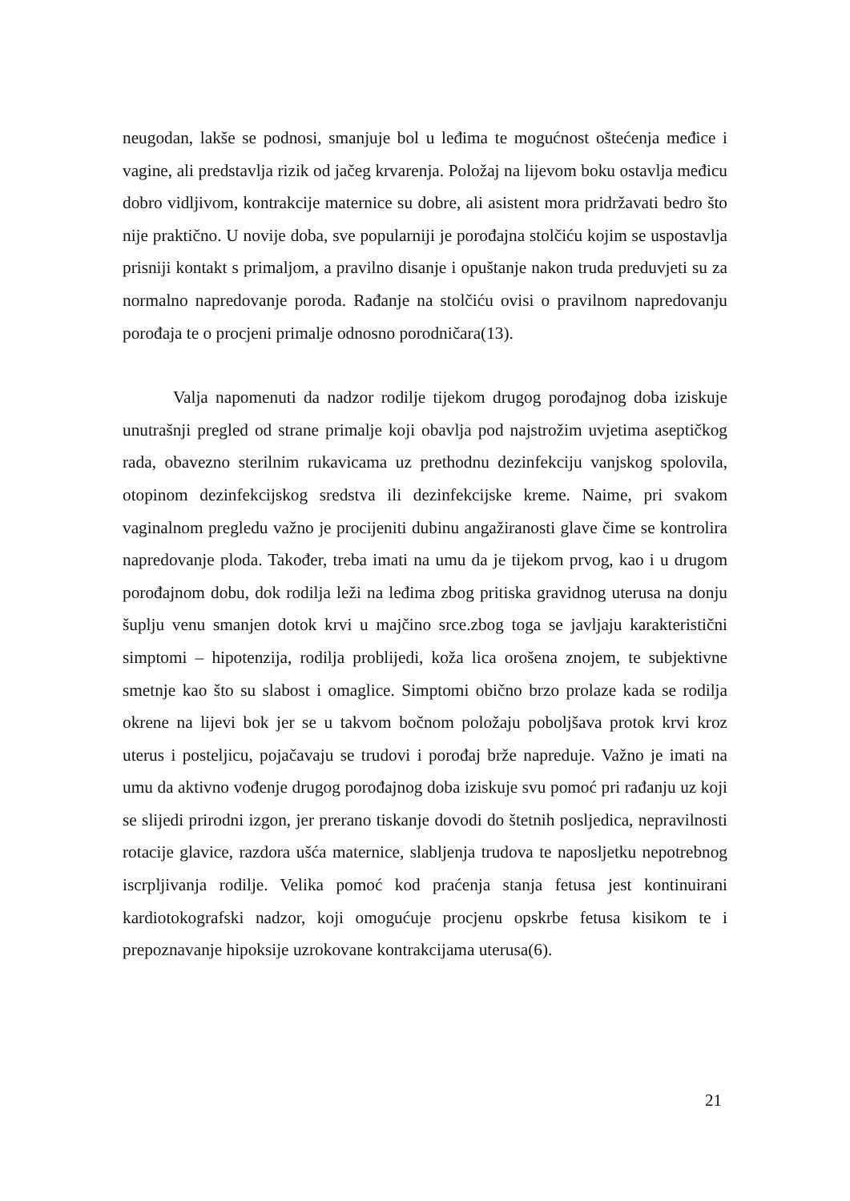neugodan, lakše se podnosi, smanjuje bol u leđima te mogućnost oštećenja međice i vagine, ali predstavlja rizik od jačeg krvarenja. Položaj na lijevom boku ostavlja međicu dobro vidljivom, kontrakcije maternice su dobre, ali asistent mora pridržavati bedro što nije praktično. U novije doba, sve popularniji je porođajna stolčiću kojim se uspostavlja prisniji kontakt s primaljom, a pravilno disanje i opuštanje nakon truda preduvjeti su za normalno napredovanje poroda. Rađanje na stolčiću ovisi o pravilnom napredovanju porođaja te o procjeni primalje odnosno porodničara(13).
Valja napomenuti da nadzor rodilje tijekom drugog porođajnog doba iziskuje unutrašnji pregled od strane primalje koji obavlja pod najstrožim uvjetima aseptičkog rada, obavezno sterilnim rukavicama uz prethodnu dezinfekciju vanjskog spolovila, otopinom dezinfekcijskog sredstva ili dezinfekcijske kreme. Naime, pri svakom vaginalnom pregledu važno je procijeniti dubinu angažiranosti glave čime se kontrolira napredovanje ploda. Također, treba imati na umu da je tijekom prvog, kao i u drugom porođajnom dobu, dok rodilja leži na leđima zbog pritiska gravidnog uterusa na donju šuplju venu smanjen dotok krvi u majčino srce.zbog toga se javljaju karakteristični simptomi – hipotenzija, rodilja problijedi, koža lica orošena znojem, te subjektivne smetnje kao što su slabost i omaglice. Simptomi obično brzo prolaze kada se rodilja okrene na lijevi bok jer se u takvom bočnom položaju poboljšava protok krvi kroz uterus i posteljicu, pojačavaju se trudovi i porođaj brže napreduje. Važno je imati na umu da aktivno vođenje drugog porođajnog doba iziskuje svu pomoć pri rađanju uz koji se slijedi prirodni izgon, jer prerano tiskanje dovodi do štetnih posljedica, nepravilnosti rotacije glavice, razdora ušća maternice, slabljenja trudova te naposljetku nepotrebnog iscrpljivanja rodilje. Velika pomoć kod praćenja stanja fetusa jest kontinuirani kardiotokografski nadzor, koji omogućuje procjenu opskrbe fetusa kisikom te i prepoznavanje hipoksije uzrokovane kontrakcijama uterusa(6).
21